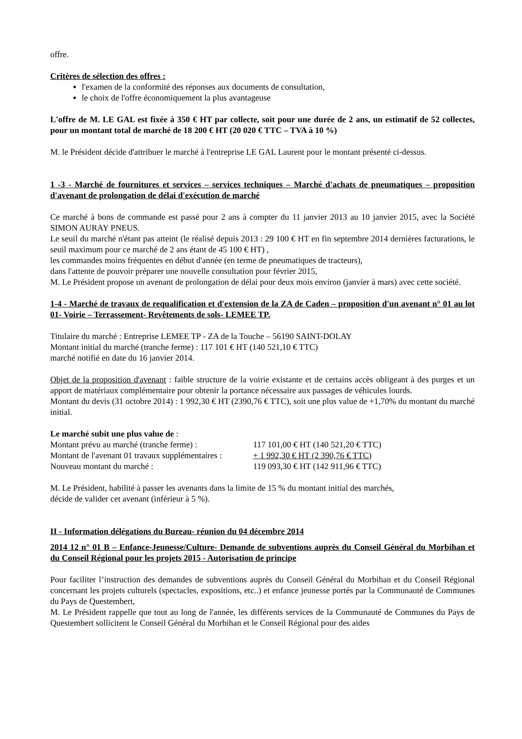offre.
Critères de sélection des offres :
l'examen de la conformité des réponses aux documents de consultation,
le choix de l'offre économiquement la plus avantageuse
L'offre de M. LE GAL est fixée à 350 € HT par collecte, soit pour une durée de 2 ans, un estimatif de 52 collectes, pour un montant total de marché de 18 200 € HT (20 020 € TTC – TVA à 10 %)
M. le Président décide d'attribuer le marché à l'entreprise LE GAL Laurent pour le montant présenté ci-dessus.
1 -3 - Marché de fournitures et services – services techniques – Marché d'achats de pneumatiques – proposition d'avenant de prolongation de délai d'exécution de marché
Ce marché à bons de commande est passé pour 2 ans à compter du 11 janvier 2013 au 10 janvier 2015, avec la Société SIMON AURAY PNEUS.
Le seuil du marché n'étant pas atteint (le réalisé depuis 2013 : 29 100 € HT en fin septembre 2014 dernières facturations, le seuil maximum pour ce marché de 2 ans étant de 45 100 € HT) ,
les commandes moins fréquentes en début d'année (en terme de pneumatiques de tracteurs),
dans l'attente de pouvoir préparer une nouvelle consultation pour février 2015,
M. Le Président propose un avenant de prolongation de délai pour deux mois environ (janvier à mars) avec cette société.
1-4 - Marché de travaux de requalification et d'extension de la ZA de Caden – proposition d'un avenant n° 01 au lot 01- Voirie – Terrassement- Revêtements de sols- LEMEE TP.
Titulaire du marché : Entreprise LEMEE TP - ZA de la Touche – 56190 SAINT-DOLAY
Montant initial du marché (tranche ferme) : 117 101 € HT (140 521,10 € TTC)
marché notifié en date du 16 janvier 2014.
Objet de la proposition d'avenant : faible structure de la voirie existante et de certains accès obligeant à des purges et un apport de matériaux complémentaire pour obtenir la portance nécessaire aux passages de véhicules lourds.
Montant du devis (31 octobre 2014) : 1 992,30 € HT (2390,76 € TTC), soit une plus value de +1,70% du montant du marché initial.
Le marché subit une plus value de :
Montant prévu au marché (tranche ferme) : 117 101,00 € HT (140 521,20 € TTC)
Montant de l'avenant 01 travaux supplémentaires : + 1 992,30 € HT (2 390,76 € TTC)
Nouveau montant du marché : 119 093,30 € HT (142 911,96 € TTC)
M. Le Président, habilité à passer les avenants dans la limite de 15 % du montant initial des marchés,
décide de valider cet avenant (inférieur à 5 %).
II - Information délégations du Bureau- réunion du 04 décembre 2014
2014 12 n° 01 B – Enfance-Jeunesse/Culture- Demande de subventions auprès du Conseil Général du Morbihan et du Conseil Régional pour les projets 2015 - Autorisation de principe
Pour faciliter l’instruction des demandes de subventions auprès du Conseil Général du Morbihan et du Conseil Régional concernant les projets culturels (spectacles, expositions, etc..) et enfance jeunesse portés par la Communauté de Communes du Pays de Questembert,
M. Le Président rappelle que tout au long de l'année, les différents services de la Communauté de Communes du Pays de Questembert sollicitent le Conseil Général du Morbihan et le Conseil Régional pour des aides